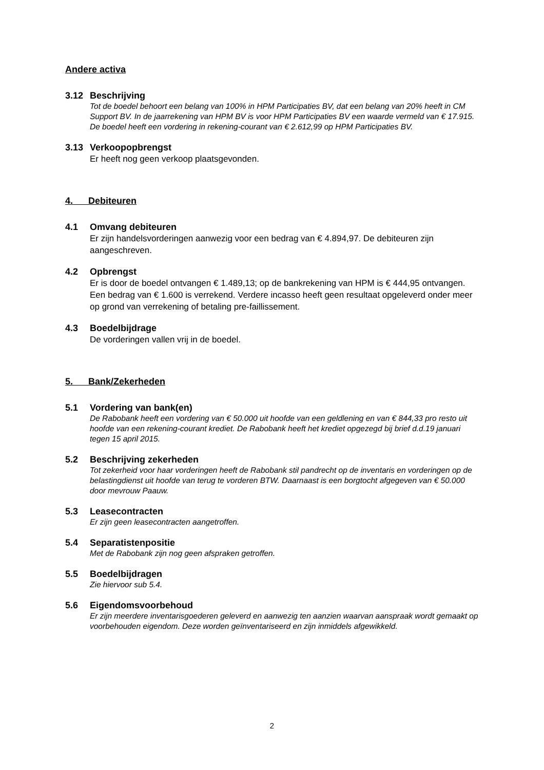Andere activa
3.12 Beschrijving
Tot de boedel behoort een belang van 100% in HPM Participaties BV, dat een belang van 20% heeft in CM Support BV. In de jaarrekening van HPM BV is voor HPM Participaties BV een waarde vermeld van € 17.915. De boedel heeft een vordering in rekening-courant van € 2.612,99 op HPM Participaties BV.
3.13 Verkoopopbrengst
Er heeft nog geen verkoop plaatsgevonden.
4. Debiteuren
4.1 Omvang debiteuren
Er zijn handelsvorderingen aanwezig voor een bedrag van € 4.894,97. De debiteuren zijn aangeschreven.
4.2 Opbrengst
Er is door de boedel ontvangen € 1.489,13; op de bankrekening van HPM is € 444,95 ontvangen. Een bedrag van € 1.600 is verrekend. Verdere incasso heeft geen resultaat opgeleverd onder meer op grond van verrekening of betaling pre-faillissement.
4.3 Boedelbijdrage
De vorderingen vallen vrij in de boedel.
5. Bank/Zekerheden
5.1 Vordering van bank(en)
De Rabobank heeft een vordering van € 50.000 uit hoofde van een geldlening en van € 844,33 pro resto uit hoofde van een rekening-courant krediet. De Rabobank heeft het krediet opgezegd bij brief d.d.19 januari tegen 15 april 2015.
5.2 Beschrijving zekerheden
Tot zekerheid voor haar vorderingen heeft de Rabobank stil pandrecht op de inventaris en vorderingen op de belastingdienst uit hoofde van terug te vorderen BTW. Daarnaast is een borgtocht afgegeven van € 50.000 door mevrouw Paauw.
5.3 Leasecontracten
Er zijn geen leasecontracten aangetroffen.
5.4 Separatistenpositie
Met de Rabobank zijn nog geen afspraken getroffen.
5.5 Boedelbijdragen
Zie hiervoor sub 5.4.
5.6 Eigendomsvoorbehoud
Er zijn meerdere inventarisgoederen geleverd en aanwezig ten aanzien waarvan aanspraak wordt gemaakt op voorbehouden eigendom. Deze worden geïnventariseerd en zijn inmiddels afgewikkeld.
2